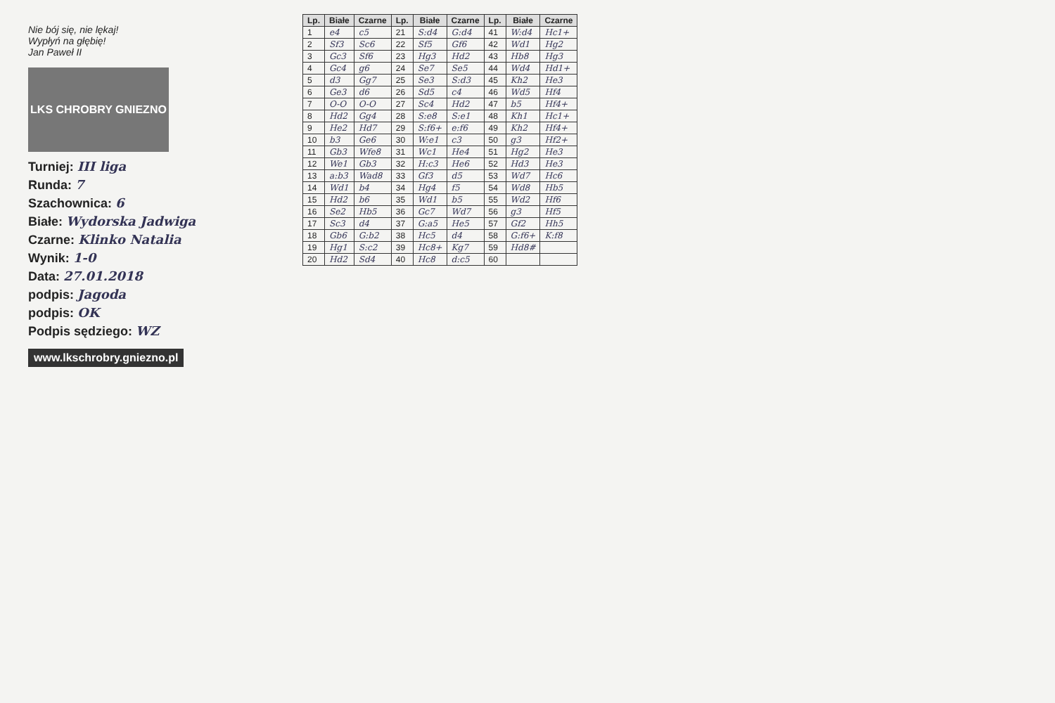Nie bój się, nie lękaj!
Wypłyń na głębię!
Jan Paweł II
LKS CHROBRY GNIEZNO
Turniej: III liga
Runda: 7
Szachownica: 6
Białe: Wydorska Jadwiga
Czarne: Klinko Natalia
Wynik: 1-0
Data: 27.01.2018
podpis: Jagoda
podpis: OK
Podpis sędziego: WZ
www.lkschrobry.gniezno.pl
| Lp. | Białe | Czarne | Lp. | Białe | Czarne | Lp. | Białe | Czarne |
| --- | --- | --- | --- | --- | --- | --- | --- | --- |
| 1 | e4 | c5 | 21 | S:d4 | G:d4 | 41 | W:d4 | Hc1+ |
| 2 | Sf3 | Sc6 | 22 | Sf5 | Gf6 | 42 | Wd1 | Hg2 |
| 3 | Gc3 | Sf6 | 23 | Hg3 | Hd2 | 43 | Hb8 | Hg3 |
| 4 | Gc4 | g6 | 24 | Se7 | Se5 | 44 | Wd4 | Hd1+ |
| 5 | d3 | Gg7 | 25 | Se3 | S:d3 | 45 | Kh2 | He3 |
| 6 | Ge3 | d6 | 26 | Sd5 | c4 | 46 | Wd5 | Hf4 |
| 7 | O-O | O-O | 27 | Sc4 | Hd2 | 47 | b5 | Hf4+ |
| 8 | Hd2 | Gg4 | 28 | S:e8 | S:e1 | 48 | Kh1 | Hc1+ |
| 9 | He2 | Hd7 | 29 | S:f6+ | e:f6 | 49 | Kh2 | Hf4+ |
| 10 | b3 | Ge6 | 30 | W:e1 | c3 | 50 | g3 | Hf2+ |
| 11 | Gb3 | Wfe8 | 31 | Wc1 | He4 | 51 | Hg2 | He3 |
| 12 | We1 | Gb3 | 32 | H:c3 | He6 | 52 | Hd3 | He3 |
| 13 | a:b3 | Wad8 | 33 | Gf3 | d5 | 53 | Wd7 | Hc6 |
| 14 | Wd1 | b4 | 34 | Hg4 | f5 | 54 | Wd8 | Hb5 |
| 15 | Hd2 | b6 | 35 | Wd1 | b5 | 55 | Wd2 | Hf6 |
| 16 | Se2 | Hb5 | 36 | Gc7 | Wd7 | 56 | g3 | Hf5 |
| 17 | Sc3 | d4 | 37 | G:a5 | He5 | 57 | Gf2 | Hh5 |
| 18 | Gb6 | G:b2 | 38 | Hc5 | d4 | 58 | G:f6+ | K:f8 |
| 19 | Hg1 | S:c2 | 39 | Hc8+ | Kg7 | 59 | Hd8# | |
| 20 | Hd2 | Sd4 | 40 | Hc8 | d:c5 | 60 | | |